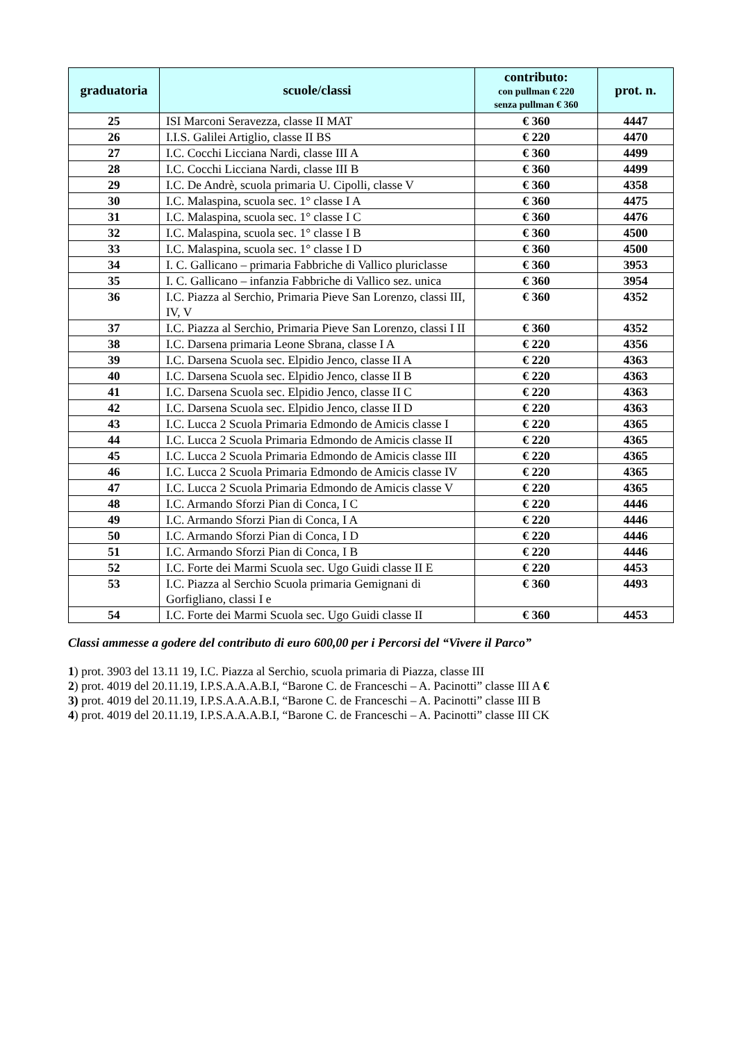| graduatoria | scuole/classi | contributo: con pullman € 220 senza pullman € 360 | prot. n. |
| --- | --- | --- | --- |
| 25 | ISI Marconi Seravezza, classe II MAT | € 360 | 4447 |
| 26 | I.I.S. Galilei Artiglio, classe II BS | € 220 | 4470 |
| 27 | I.C. Cocchi Licciana Nardi, classe III A | € 360 | 4499 |
| 28 | I.C. Cocchi Licciana Nardi, classe III B | € 360 | 4499 |
| 29 | I.C. De Andrè, scuola primaria U. Cipolli, classe V | € 360 | 4358 |
| 30 | I.C. Malaspina, scuola sec. 1° classe I A | € 360 | 4475 |
| 31 | I.C. Malaspina, scuola sec. 1° classe I C | € 360 | 4476 |
| 32 | I.C. Malaspina, scuola sec. 1° classe I B | € 360 | 4500 |
| 33 | I.C. Malaspina, scuola sec. 1° classe I D | € 360 | 4500 |
| 34 | I. C. Gallicano – primaria Fabbriche di Vallico pluriclasse | € 360 | 3953 |
| 35 | I. C. Gallicano – infanzia Fabbriche di Vallico sez. unica | € 360 | 3954 |
| 36 | I.C. Piazza al Serchio, Primaria Pieve San Lorenzo, classi III, IV, V | € 360 | 4352 |
| 37 | I.C. Piazza al Serchio, Primaria Pieve San Lorenzo, classi I II | € 360 | 4352 |
| 38 | I.C. Darsena primaria Leone Sbrana, classe I A | € 220 | 4356 |
| 39 | I.C. Darsena Scuola sec. Elpidio Jenco, classe II A | € 220 | 4363 |
| 40 | I.C. Darsena Scuola sec. Elpidio Jenco, classe II B | € 220 | 4363 |
| 41 | I.C. Darsena Scuola sec. Elpidio Jenco, classe II C | € 220 | 4363 |
| 42 | I.C. Darsena Scuola sec. Elpidio Jenco, classe II D | € 220 | 4363 |
| 43 | I.C. Lucca 2 Scuola Primaria Edmondo de Amicis classe I | € 220 | 4365 |
| 44 | I.C. Lucca 2 Scuola Primaria Edmondo de Amicis classe II | € 220 | 4365 |
| 45 | I.C. Lucca 2 Scuola Primaria Edmondo de Amicis classe III | € 220 | 4365 |
| 46 | I.C. Lucca 2 Scuola Primaria Edmondo de Amicis classe IV | € 220 | 4365 |
| 47 | I.C. Lucca 2 Scuola Primaria Edmondo de Amicis classe V | € 220 | 4365 |
| 48 | I.C. Armando Sforzi Pian di Conca, I C | € 220 | 4446 |
| 49 | I.C. Armando Sforzi Pian di Conca, I A | € 220 | 4446 |
| 50 | I.C. Armando Sforzi Pian di Conca, I D | € 220 | 4446 |
| 51 | I.C. Armando Sforzi Pian di Conca, I B | € 220 | 4446 |
| 52 | I.C. Forte dei Marmi Scuola sec. Ugo Guidi classe II E | € 220 | 4453 |
| 53 | I.C. Piazza al Serchio Scuola primaria Gemignani di Gorfigliano, classi I e | € 360 | 4493 |
| 54 | I.C. Forte dei Marmi Scuola sec. Ugo Guidi classe II | € 360 | 4453 |
Classi ammesse a godere del contributo di euro 600,00 per i Percorsi del “Vivere il Parco”
1) prot. 3903 del 13.11 19, I.C. Piazza al Serchio, scuola primaria di Piazza, classe III
2) prot. 4019 del 20.11.19, I.P.S.A.A.A.B.I, “Barone C. de Franceschi – A. Pacinotti” classe III A €
3) prot. 4019 del 20.11.19, I.P.S.A.A.A.B.I, “Barone C. de Franceschi – A. Pacinotti” classe III B
4) prot. 4019 del 20.11.19, I.P.S.A.A.A.B.I, “Barone C. de Franceschi – A. Pacinotti” classe III CK